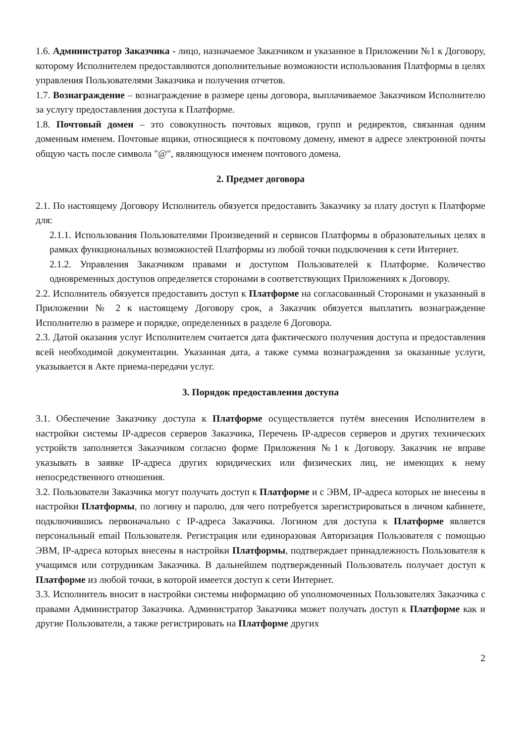1.6. Администратор Заказчика - лицо, назначаемое Заказчиком и указанное в Приложении №1 к Договору, которому Исполнителем предоставляются дополнительные возможности использования Платформы в целях управления Пользователями Заказчика и получения отчетов.
1.7. Вознаграждение – вознаграждение в размере цены договора, выплачиваемое Заказчиком Исполнителю за услугу предоставления доступа к Платформе.
1.8. Почтовый домен – это совокупность почтовых ящиков, групп и редиректов, связанная одним доменным именем. Почтовые ящики, относящиеся к почтовому домену, имеют в адресе электронной почты общую часть после символа "@", являющуюся именем почтового домена.
2. Предмет договора
2.1. По настоящему Договору Исполнитель обязуется предоставить Заказчику за плату доступ к Платформе для:
2.1.1. Использования Пользователями Произведений и сервисов Платформы в образовательных целях в рамках функциональных возможностей Платформы из любой точки подключения к сети Интернет.
2.1.2. Управления Заказчиком правами и доступом Пользователей к Платформе. Количество одновременных доступов определяется сторонами в соответствующих Приложениях к Договору.
2.2. Исполнитель обязуется предоставить доступ к Платформе на согласованный Сторонами и указанный в Приложении № 2 к настоящему Договору срок, а Заказчик обязуется выплатить вознаграждение Исполнителю в размере и порядке, определенных в разделе 6 Договора.
2.3. Датой оказания услуг Исполнителем считается дата фактического получения доступа и предоставления всей необходимой документации. Указанная дата, а также сумма вознаграждения за оказанные услуги, указывается в Акте приема-передачи услуг.
3. Порядок предоставления доступа
3.1. Обеспечение Заказчику доступа к Платформе осуществляется путём внесения Исполнителем в настройки системы IP-адресов серверов Заказчика, Перечень IP-адресов серверов и других технических устройств заполняется Заказчиком согласно форме Приложения №1 к Договору. Заказчик не вправе указывать в заявке IP-адреса других юридических или физических лиц, не имеющих к нему непосредственного отношения.
3.2. Пользователи Заказчика могут получать доступ к Платформе и с ЭВМ, IP-адреса которых не внесены в настройки Платформы, по логину и паролю, для чего потребуется зарегистрироваться в личном кабинете, подключившись первоначально с IP-адреса Заказчика. Логином для доступа к Платформе является персональный email Пользователя. Регистрация или единоразовая Авторизация Пользователя с помощью ЭВМ, IP-адреса которых внесены в настройки Платформы, подтверждает принадлежность Пользователя к учащимся или сотрудникам Заказчика. В дальнейшем подтвержденный Пользователь получает доступ к Платформе из любой точки, в которой имеется доступ к сети Интернет.
3.3. Исполнитель вносит в настройки системы информацию об уполномоченных Пользователях Заказчика с правами Администратор Заказчика. Администратор Заказчика может получать доступ к Платформе как и другие Пользователи, а также регистрировать на Платформе других
2